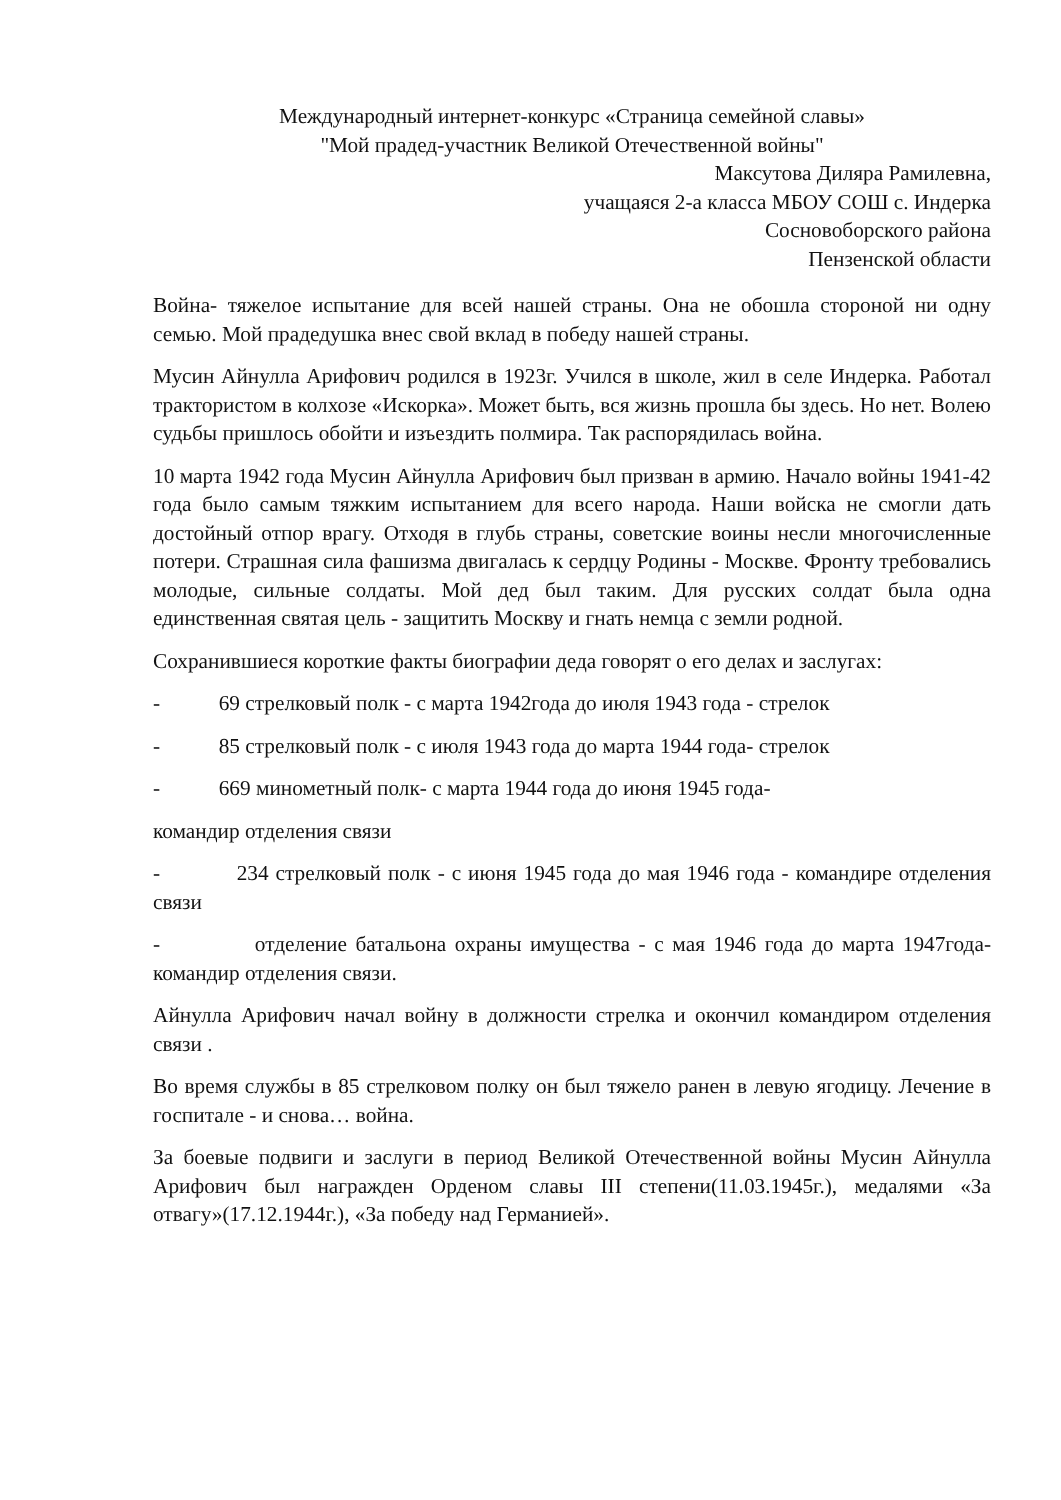Международный интернет-конкурс «Страница семейной славы»
"Мой прадед-участник Великой Отечественной войны"
Максутова Диляра Рамилевна,
учащаяся 2-а класса МБОУ СОШ с. Индерка
Сосновоборского района
Пензенской области
Война- тяжелое испытание для всей нашей страны. Она не обошла стороной ни одну семью. Мой прадедушка внес свой вклад в победу нашей страны.
Мусин Айнулла Арифович родился в 1923г. Учился в школе, жил в селе Индерка. Работал трактористом в колхозе «Искорка». Может быть, вся жизнь прошла бы здесь. Но нет. Волею судьбы пришлось обойти и изъездить полмира. Так распорядилась война.
10 марта 1942 года Мусин Айнулла Арифович был призван в армию. Начало войны 1941-42 года было самым тяжким испытанием для всего народа. Наши войска не смогли дать достойный отпор врагу. Отходя в глубь страны, советские воины несли многочисленные потери. Страшная сила фашизма двигалась к сердцу Родины - Москве. Фронту требовались молодые, сильные солдаты. Мой дед был таким. Для русских солдат была одна единственная святая цель - защитить Москву и гнать немца с земли родной.
Сохранившиеся короткие факты биографии деда говорят о его делах и заслугах:
- 69 стрелковый полк - с марта 1942года до июля 1943 года - стрелок
- 85 стрелковый полк - с июля 1943 года до марта 1944 года- стрелок
- 669 минометный полк- с марта 1944 года до июня 1945 года-
командир отделения связи
- 234 стрелковый полк - с июня 1945 года до мая 1946 года - командире отделения связи
- отделение батальона охраны имущества - с мая 1946 года до марта 1947года- командир отделения связи.
Айнулла Арифович начал войну в должности стрелка и окончил командиром отделения связи .
Во время службы в 85 стрелковом полку он был тяжело ранен в левую ягодицу. Лечение в госпитале - и снова… война.
За боевые подвиги и заслуги в период Великой Отечественной войны Мусин Айнулла Арифович был награжден Орденом славы III степени(11.03.1945г.), медалями «За отвагу»(17.12.1944г.), «За победу над Германией».